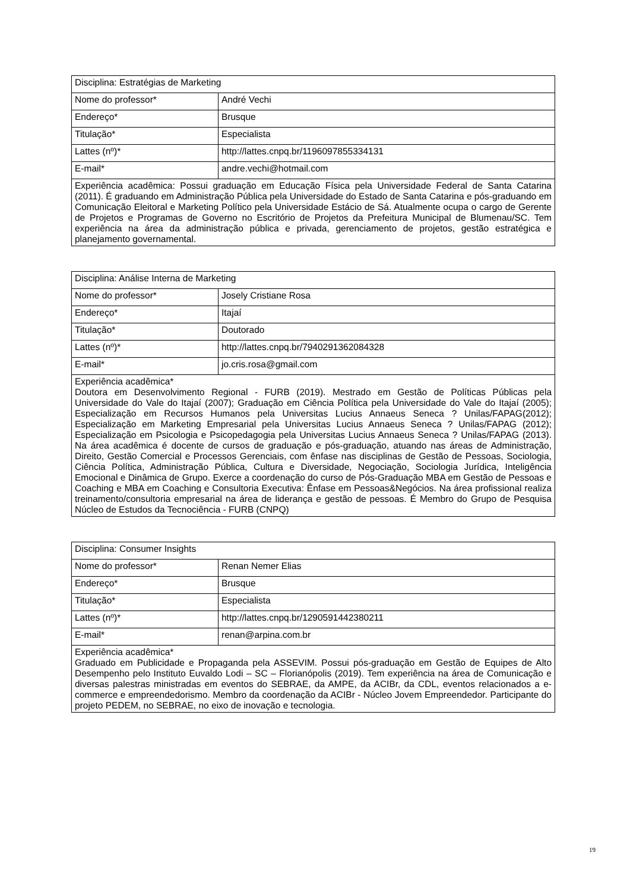| Disciplina: Estratégias de Marketing | |
| Nome do professor* | André Vechi |
| Endereço* | Brusque |
| Titulação* | Especialista |
| Lattes (nº)* | http://lattes.cnpq.br/1196097855334131 |
| E-mail* | andre.vechi@hotmail.com |
| Experiência acadêmica: Possui graduação em Educação Física pela Universidade Federal de Santa Catarina (2011). É graduando em Administração Pública pela Universidade do Estado de Santa Catarina e pós-graduando em Comunicação Eleitoral e Marketing Político pela Universidade Estácio de Sá. Atualmente ocupa o cargo de Gerente de Projetos e Programas de Governo no Escritório de Projetos da Prefeitura Municipal de Blumenau/SC. Tem experiência na área da administração pública e privada, gerenciamento de projetos, gestão estratégica e planejamento governamental. | |
| Disciplina: Análise Interna de Marketing | |
| Nome do professor* | Josely Cristiane Rosa |
| Endereço* | Itajaí |
| Titulação* | Doutorado |
| Lattes (nº)* | http://lattes.cnpq.br/7940291362084328 |
| E-mail* | jo.cris.rosa@gmail.com |
| Experiência acadêmica* Doutora em Desenvolvimento Regional - FURB (2019). Mestrado em Gestão de Políticas Públicas pela Universidade do Vale do Itajaí (2007); Graduação em Ciência Política pela Universidade do Vale do Itajaí (2005); Especialização em Recursos Humanos pela Universitas Lucius Annaeus Seneca ? Unilas/FAPAG(2012); Especialização em Marketing Empresarial pela Universitas Lucius Annaeus Seneca ? Unilas/FAPAG (2012); Especialização em Psicologia e Psicopedagogia pela Universitas Lucius Annaeus Seneca ? Unilas/FAPAG (2013). Na área acadêmica é docente de cursos de graduação e pós-graduação, atuando nas áreas de Administração, Direito, Gestão Comercial e Processos Gerenciais, com ênfase nas disciplinas de Gestão de Pessoas, Sociologia, Ciência Política, Administração Pública, Cultura e Diversidade, Negociação, Sociologia Jurídica, Inteligência Emocional e Dinâmica de Grupo. Exerce a coordenação do curso de Pós-Graduação MBA em Gestão de Pessoas e Coaching e MBA em Coaching e Consultoria Executiva: Ênfase em Pessoas&Negócios. Na área profissional realiza treinamento/consultoria empresarial na área de liderança e gestão de pessoas. É Membro do Grupo de Pesquisa Núcleo de Estudos da Tecnociência - FURB (CNPQ) | |
| Disciplina: Consumer Insights | |
| Nome do professor* | Renan Nemer Elias |
| Endereço* | Brusque |
| Titulação* | Especialista |
| Lattes (nº)* | http://lattes.cnpq.br/1290591442380211 |
| E-mail* | renan@arpina.com.br |
| Experiência acadêmica* Graduado em Publicidade e Propaganda pela ASSEVIM. Possui pós-graduação em Gestão de Equipes de Alto Desempenho pelo Instituto Euvaldo Lodi – SC – Florianópolis (2019). Tem experiência na área de Comunicação e diversas palestras ministradas em eventos do SEBRAE, da AMPE, da ACIBr, da CDL, eventos relacionados a e-commerce e empreendedorismo. Membro da coordenação da ACIBr - Núcleo Jovem Empreendedor. Participante do projeto PEDEM, no SEBRAE, no eixo de inovação e tecnologia. | |
19